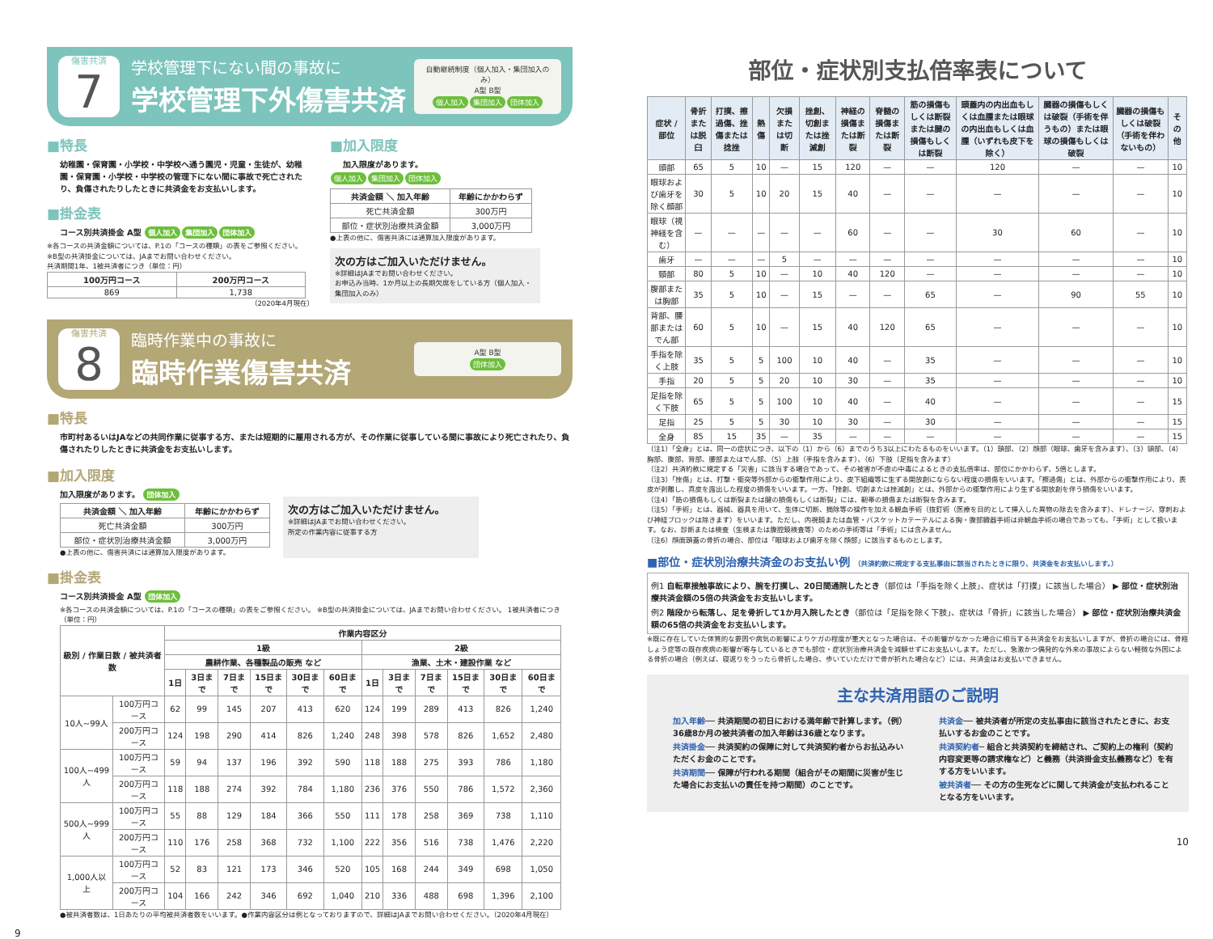傷害共済
7
学校管理下にない間の事故に
学校管理下外傷害共済
自動継続制度（個人加入・集団加入のみ）
A型 B型
個人加入 集団加入 団体加入
■特長
幼稚園・保育園・小学校・中学校へ通う園児・児童・生徒が、幼稚園・保育園・小学校・中学校の管理下にない間に事故で死亡されたり、負傷されたりしたときに共済金をお支払いします。
■掛金表
コース別共済掛金 A型 個人加入 集団加入 団体加入
※各コースの共済金額については、P.1の「コースの種類」の表をご参照ください。
※B型の共済掛金については、JAまでお問い合わせください。
共済期間1年、1被共済者につき（単位：円）
| 100万円コース | 200万円コース |
| --- | --- |
| 869 | 1,738 |
（2020年4月現在）
■加入限度
加入限度があります。
個人加入 集団加入 団体加入
| 共済金額 ＼ 加入年齢 | 年齢にかかわらず |
| --- | --- |
| 死亡共済金額 | 300万円 |
| 部位・症状別治療共済金額 | 3,000万円 |
●上表の他に、傷害共済には通算加入限度があります。
次の方はご加入いただけません。
※詳細はJAまでお問い合わせください。
お申込み当時、1か月以上の長期欠席をしている方（個人加入・集団加入のみ）
傷害共済
8
臨時作業中の事故に
臨時作業傷害共済
A型 B型
団体加入
■特長
市町村あるいはJAなどの共同作業に従事する方、または短期的に雇用される方が、その作業に従事している間に事故により死亡されたり、負傷されたりしたときに共済金をお支払いします。
■加入限度
加入限度があります。 団体加入
| 共済金額 ＼ 加入年齢 | 年齢にかかわらず |
| --- | --- |
| 死亡共済金額 | 300万円 |
| 部位・症状別治療共済金額 | 3,000万円 |
●上表の他に、傷害共済には通算加入限度があります。
次の方はご加入いただけません。
※詳細はJAまでお問い合わせください。
所定の作業内容に従事する方
■掛金表
コース別共済掛金 A型 団体加入
※各コースの共済金額については、P.1の「コースの種類」の表をご参照ください。 ※B型の共済掛金については、JAまでお問い合わせください。 1被共済者につき（単位：円）
| 級別 / 作業日数 / 被共済者数 | | 作業内容区分 | | | | | | | | | | | |
| --- | --- | --- | --- | --- | --- | --- | --- | --- | --- | --- | --- | --- | --- |
| | | 1級 | | | | | | 2級 | | | | | |
| | | 農耕作業、各種製品の販売 など | | | | | | 漁業、土木・建設作業 など | | | | | |
| | | 1日 | 3日まで | 7日まで | 15日まで | 30日まで | 60日まで | 1日 | 3日まで | 7日まで | 15日まで | 30日まで | 60日まで |
| 10人~99人 | 100万円コース | 62 | 99 | 145 | 207 | 413 | 620 | 124 | 199 | 289 | 413 | 826 | 1,240 |
| | 200万円コース | 124 | 198 | 290 | 414 | 826 | 1,240 | 248 | 398 | 578 | 826 | 1,652 | 2,480 |
| 100人~499人 | 100万円コース | 59 | 94 | 137 | 196 | 392 | 590 | 118 | 188 | 275 | 393 | 786 | 1,180 |
| | 200万円コース | 118 | 188 | 274 | 392 | 784 | 1,180 | 236 | 376 | 550 | 786 | 1,572 | 2,360 |
| 500人~999人 | 100万円コース | 55 | 88 | 129 | 184 | 366 | 550 | 111 | 178 | 258 | 369 | 738 | 1,110 |
| | 200万円コース | 110 | 176 | 258 | 368 | 732 | 1,100 | 222 | 356 | 516 | 738 | 1,476 | 2,220 |
| 1,000人以上 | 100万円コース | 52 | 83 | 121 | 173 | 346 | 520 | 105 | 168 | 244 | 349 | 698 | 1,050 |
| | 200万円コース | 104 | 166 | 242 | 346 | 692 | 1,040 | 210 | 336 | 488 | 698 | 1,396 | 2,100 |
●被共済者数は、1日あたりの平均被共済者数をいいます。●作業内容区分は例となっておりますので、詳細はJAまでお問い合わせください。（2020年4月現在）
9
部位・症状別支払倍率表について
| 症状 / 部位 | 骨折または脱臼 | 打撲、擦過傷、挫傷または捻挫 | 熱傷 | 欠損または切断 | 挫創、切創または挫滅創 | 神経の損傷または断裂 | 脊髄の損傷または断裂 | 筋の損傷もしくは断裂または腱の損傷もしくは断裂 | 頭蓋内の内出血もしくは血腫または眼球の内出血もしくは血腫（いずれも皮下を除く） | 臓器の損傷もしくは破裂（手術を伴うもの）または眼球の損傷もしくは破裂 | 臓器の損傷もしくは破裂（手術を伴わないもの） | その他 |
| --- | --- | --- | --- | --- | --- | --- | --- | --- | --- | --- | --- | --- |
| 頭部 | 65 | 5 | 10 | — | 15 | 120 | — | — | 120 | — | — | 10 |
| 眼球および歯牙を除く顔部 | 30 | 5 | 10 | 20 | 15 | 40 | — | — | — | — | — | 10 |
| 眼球（視神経を含む） | — | — | — | — | — | 60 | — | — | 30 | 60 | — | 10 |
| 歯牙 | — | — | — | 5 | — | — | — | — | — | — | — | 10 |
| 頸部 | 80 | 5 | 10 | — | 10 | 40 | 120 | — | — | — | — | 10 |
| 腹部または胸部 | 35 | 5 | 10 | — | 15 | — | — | 65 | — | 90 | 55 | 10 |
| 背部、腰部またはでん部 | 60 | 5 | 10 | — | 15 | 40 | 120 | 65 | — | — | — | 10 |
| 手指を除く上肢 | 35 | 5 | 5 | 100 | 10 | 40 | — | 35 | — | — | — | 10 |
| 手指 | 20 | 5 | 5 | 20 | 10 | 30 | — | 35 | — | — | — | 10 |
| 足指を除く下肢 | 65 | 5 | 5 | 100 | 10 | 40 | — | 40 | — | — | — | 15 |
| 足指 | 25 | 5 | 5 | 30 | 10 | 30 | — | 30 | — | — | — | 15 |
| 全身 | 85 | 15 | 35 | — | 35 | — | — | — | — | — | — | 15 |
（注1）「全身」とは、同一の症状につき、以下の（1）から（6）までのうち3以上にわたるものをいいます。（1）頭部、（2）顔部（眼球、歯牙を含みます）、（3）頸部、（4）胸部、腹部、背部、腰部またはでん部、（5）上肢（手指を含みます）、（6）下肢（足指を含みます）
（注2）共済約款に規定する「災害」に該当する場合であって、その被害が不慮の中毒によるときの支払倍率は、部位にかかわらず、5倍とします。
（注3）「挫傷」とは、打撃・衝突等外部からの衝撃作用により、皮下組織等に生ずる開放創にならない程度の損傷をいいます。「擦過傷」とは、外部からの衝撃作用により、表皮が剥離し、真皮を露出した程度の損傷をいいます。一方、「挫創、切創または挫滅創」とは、外部からの衝撃作用により生ずる開放創を伴う損傷をいいます。
（注4）「筋の損傷もしくは断裂または腱の損傷もしくは断裂」には、靭帯の損傷または断裂を含みます。
（注5）「手術」とは、器械、器具を用いて、生体に切断、摘除等の操作を加える観血手術（抜釘術（医療を目的として挿入した異物の除去を含みます）、ドレナージ、穿刺および神経ブロックは除きます）をいいます。ただし、内視鏡または血管・バスケットカテーテルによる胸・腹部臓器手術は非観血手術の場合であっても、「手術」として扱います。なお、診断または検査（生検または腹腔鏡検査等）のための手術等は「手術」には含みません。
（注6）顔面頭蓋の骨折の場合、部位は「眼球および歯牙を除く顔部」に該当するものとします。
■部位・症状別治療共済金のお支払い例 （共済約款に規定する支払事由に該当されたときに限り、共済金をお支払いします。）
例1 自転車接触事故により、腕を打撲し、20日間通院したとき（部位は「手指を除く上肢」、症状は「打撲」に該当した場合） ▶ 部位・症状別治療共済金額の5倍の共済金をお支払いします。
例2 階段から転落し、足を骨折して1か月入院したとき（部位は「足指を除く下肢」、症状は「骨折」に該当した場合） ▶ 部位・症状別治療共済金額の65倍の共済金をお支払いします。
※既に存在していた体質的な要因や病気の影響によりケガの程度が重大となった場合は、その影響がなかった場合に相当する共済金をお支払いしますが、骨折の場合には、骨粗しょう症等の既存疾病の影響が寄与しているときでも部位・症状別治療共済金を減額せずにお支払いします。ただし、急激かつ偶発的な外来の事故によらない軽微な外因による骨折の場合（例えば、寝返りをうったら骨折した場合、歩いていただけで骨が折れた場合など）には、共済金はお支払いできません。
主な共済用語のご説明
加入年齢── 共済期間の初日における満年齢で計算します。（例）36歳8か月の被共済者の加入年齢は36歳となります。
共済掛金── 共済契約の保障に対して共済契約者からお払込みいただくお金のことです。
共済期間── 保障が行われる期間（組合がその期間に災害が生じた場合にお支払いの責任を持つ期間）のことです。
共済金── 被共済者が所定の支払事由に該当されたときに、お支払いするお金のことです。
共済契約者─ 組合と共済契約を締結され、ご契約上の権利（契約内容変更等の請求権など）と義務（共済掛金支払義務など）を有する方をいいます。
被共済者── その方の生死などに関して共済金が支払われることとなる方をいいます。
10